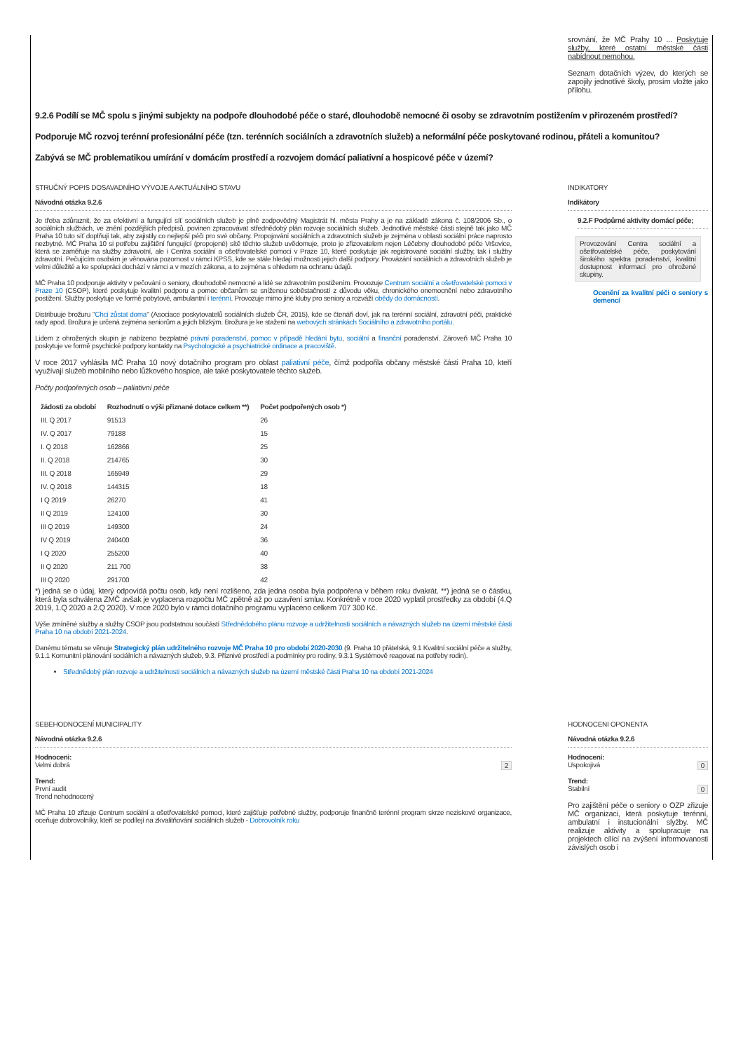srovnání, že MČ Prahy 10 ... Poskytuje služby, které ostatní městské části nabídnout nemohou.
Seznam dotačních výzev, do kterých se zapojily jednotlivé školy, prosím vložte jako přílohu.
9.2.6 Podílí se MČ spolu s jinými subjekty na podpoře dlouhodobé péče o staré, dlouhodobě nemocné či osoby se zdravotním postižením v přirozeném prostředí?
Podporuje MČ rozvoj terénní profesionální péče (tzn. terénních sociálních a zdravotních služeb) a neformální péče poskytované rodinou, přáteli a komunitou?
Zabývá se MČ problematikou umírání v domácím prostředí a rozvojem domácí paliativní a hospicové péče v území?
STRUČNÝ POPIS DOSAVADNÍHO VÝVOJE A AKTUÁLNÍHO STAVU
Návodná otázka 9.2.6
Je třeba zdůraznit, že za efektivní a fungující síť sociálních služeb je plně zodpovědný Magistrát hl. města Prahy a je na základě zákona č. 108/2006 Sb., o sociálních službách, ve znění pozdějších předpisů, povinen zpracovávat střednědobý plán rozvoje sociálních služeb. Jednotlivé městské části stejně tak jako MČ Praha 10 tuto síť doplňují tak, aby zajistily co nejlepší péči pro své občany. Propojování sociálních a zdravotních služeb je zejména v oblasti sociální práce naprosto nezbytné. MČ Praha 10 si potřebu zajištění fungující (propojené) sítě těchto služeb uvědomuje, proto je zřizovatelem nejen Léčebny dlouhodobé péče Vršovice, která se zaměřuje na služby zdravotní, ale i Centra sociální a ošetřovatelské pomoci v Praze 10, které poskytuje jak registrované sociální služby, tak i služby zdravotní. Pečujícím osobám je věnována pozornost v rámci KPSS, kde se stále hledají možnosti jejich další podpory. Provázání sociálních a zdravotních služeb je velmi důležité a ke spolupráci dochází v rámci a v mezích zákona, a to zejména s ohledem na ochranu údajů.
MČ Praha 10 podporuje aktivity v pečování o seniory, dlouhodobě nemocné a lidé se zdravotním postižením. Provozuje Centrum sociální a ošetřovatelské pomoci v Praze 10 (CSOP), které poskytuje kvalitní podporu a pomoc občanům se sníženou soběstačností z důvodu věku, chronického onemocnění nebo zdravotního postižení. Služby poskytuje ve formě pobytové, ambulantní i terénní. Provozuje mimo jiné kluby pro seniory a rozváží obědy do domácností.
Distribuuje brožuru "Chci zůstat doma" (Asociace poskytovatelů sociálních služeb ČR, 2015), kde se čtenáři doví, jak na terénní sociální, zdravotní péči, praktické rady apod. Brožura je určená zejména seniorům a jejich blízkým. Brožura je ke stažení na webových stránkách Sociálního a zdravotního portálu.
Lidem z ohrožených skupin je nabízeno bezplatné právní poradenství, pomoc v případě hledání bytu, sociální a finanční poradenství. Zároveň MČ Praha 10 poskytuje ve formě psychické podpory kontakty na Psychologické a psychiatrické ordinace a pracoviště.
V roce 2017 vyhlásila MČ Praha 10 nový dotačního program pro oblast paliativní péče, čímž podpořila občany městské části Praha 10, kteří využívají služeb mobilního nebo lůžkového hospice, ale také poskytovatele těchto služeb.
Počty podpořených osob – paliativní péče
| žádosti za období | Rozhodnutí o výši přiznané dotace celkem **) | Počet podpořených osob *) |
| --- | --- | --- |
| III. Q 2017 | 91513 | 26 |
| IV. Q 2017 | 79188 | 15 |
| I. Q 2018 | 162866 | 25 |
| II. Q 2018 | 214765 | 30 |
| III. Q 2018 | 165949 | 29 |
| IV. Q 2018 | 144315 | 18 |
| I Q 2019 | 26270 | 41 |
| II Q 2019 | 124100 | 30 |
| III Q 2019 | 149300 | 24 |
| IV Q 2019 | 240400 | 36 |
| I Q 2020 | 255200 | 40 |
| II Q 2020 | 211 700 | 38 |
| III Q 2020 | 291700 | 42 |
*) jedná se o údaj, který odpovídá počtu osob, kdy není rozlišeno, zda jedna osoba byla podpořena v během roku dvakrát. **) jedná se o částku, která byla schválena ZMČ avšak je vyplacena rozpočtu MČ zpětně až po uzavření smluv. Konkrétně v roce 2020 vyplatil prostředky za období (4.Q 2019, 1.Q 2020 a 2.Q 2020). V roce 2020 bylo v rámci dotačního programu vyplaceno celkem 707 300 Kč.
Výše zmíněné služby a služby CSOP jsou podstatnou součástí Střednědobého plánu rozvoje a udržitelnosti sociálních a návazných služeb na území městské části Praha 10 na období 2021-2024.
Danému tématu se věnuje Strategický plán udržitelného rozvoje MČ Praha 10 pro období 2020-2030 (9. Praha 10 přátelská, 9.1 Kvalitní sociální péče a služby, 9.1.1 Komunitní plánování sociálních a návazných služeb, 9.3. Příznivé prostředí a podmínky pro rodiny, 9.3.1 Systémově reagovat na potřeby rodin).
Střednědobý plán rozvoje a udržitelnosti sociálních a návazných služeb na území městské části Praha 10 na období 2021-2024
INDIKATORY
Indikátory
9.2.F Podpůrné aktivity domácí péče;
Provozování Centra sociální a ošetřovatelské péče, poskytování širokého spektra poradenství, kvalitní dostupnost informací pro ohrožené skupiny.
Ocenění za kvalitní péči o seniory s demencí
SEBEHODNOCENÍ MUNICIPALITY
Návodná otázka 9.2.6
Hodnoceni:
Velmi dobrá 2
Trend:
První audit
Trend nehodnocený
MČ Praha 10 zřizuje Centrum sociální a ošetřovatelské pomoci, které zajišťuje potřebné služby, podporuje finančně terénní program skrze neziskové organizace, oceňuje dobrovolníky, kteří se podílejí na zkvalitňování sociálních služeb - Dobrovolník roku
HODNOCENI OPONENTA
Návodná otázka 9.2.6
Hodnoceni:
Uspokojivá 0
Trend:
Stabilní 0
Pro zajištění péče o seniory o OZP zřizuje MČ organizaci, která poskytuje terénní, ambulatní i instucionální slyžby. MČ realizuje aktivity a spolupracuje na projektech cílící na zvýšení informovanosti závislých osob i